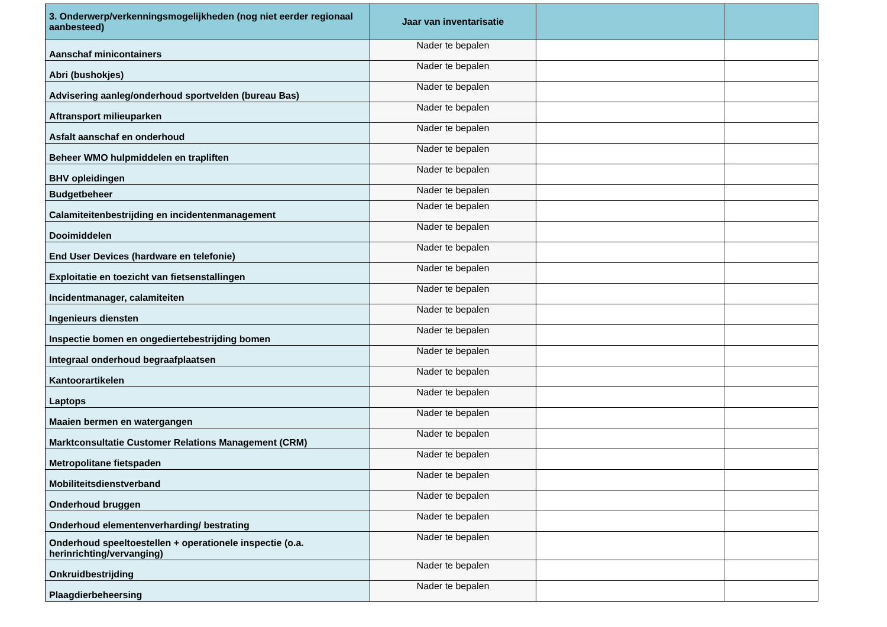| 3. Onderwerp/verkenningsmogelijkheden (nog niet eerder regionaal aanbesteed) | Jaar van inventarisatie | | |
| --- | --- | --- | --- |
| Aanschaf minicontainers | Nader te bepalen | | |
| Abri (bushokjes) | Nader te bepalen | | |
| Advisering aanleg/onderhoud sportvelden (bureau Bas) | Nader te bepalen | | |
| Aftransport milieuparken | Nader te bepalen | | |
| Asfalt aanschaf en onderhoud | Nader te bepalen | | |
| Beheer WMO hulpmiddelen en trapliften | Nader te bepalen | | |
| BHV opleidingen | Nader te bepalen | | |
| Budgetbeheer | Nader te bepalen | | |
| Calamiteitenbestrijding en incidentenmanagement | Nader te bepalen | | |
| Dooimiddelen | Nader te bepalen | | |
| End User Devices (hardware en telefonie) | Nader te bepalen | | |
| Exploitatie en toezicht van fietsenstallingen | Nader te bepalen | | |
| Incidentmanager, calamiteiten | Nader te bepalen | | |
| Ingenieurs diensten | Nader te bepalen | | |
| Inspectie bomen en ongediertebestrijding bomen | Nader te bepalen | | |
| Integraal onderhoud begraafplaatsen | Nader te bepalen | | |
| Kantoorartikelen | Nader te bepalen | | |
| Laptops | Nader te bepalen | | |
| Maaien bermen en watergangen | Nader te bepalen | | |
| Marktconsultatie Customer Relations Management (CRM) | Nader te bepalen | | |
| Metropolitane fietspaden | Nader te bepalen | | |
| Mobiliteitsdienstverband | Nader te bepalen | | |
| Onderhoud bruggen | Nader te bepalen | | |
| Onderhoud elementenverharding/ bestrating | Nader te bepalen | | |
| Onderhoud speeltoestellen + operationele inspectie (o.a. herinrichting/vervanging) | Nader te bepalen | | |
| Onkruidbestrijding | Nader te bepalen | | |
| Plaagdierbeheersing | Nader te bepalen | | |